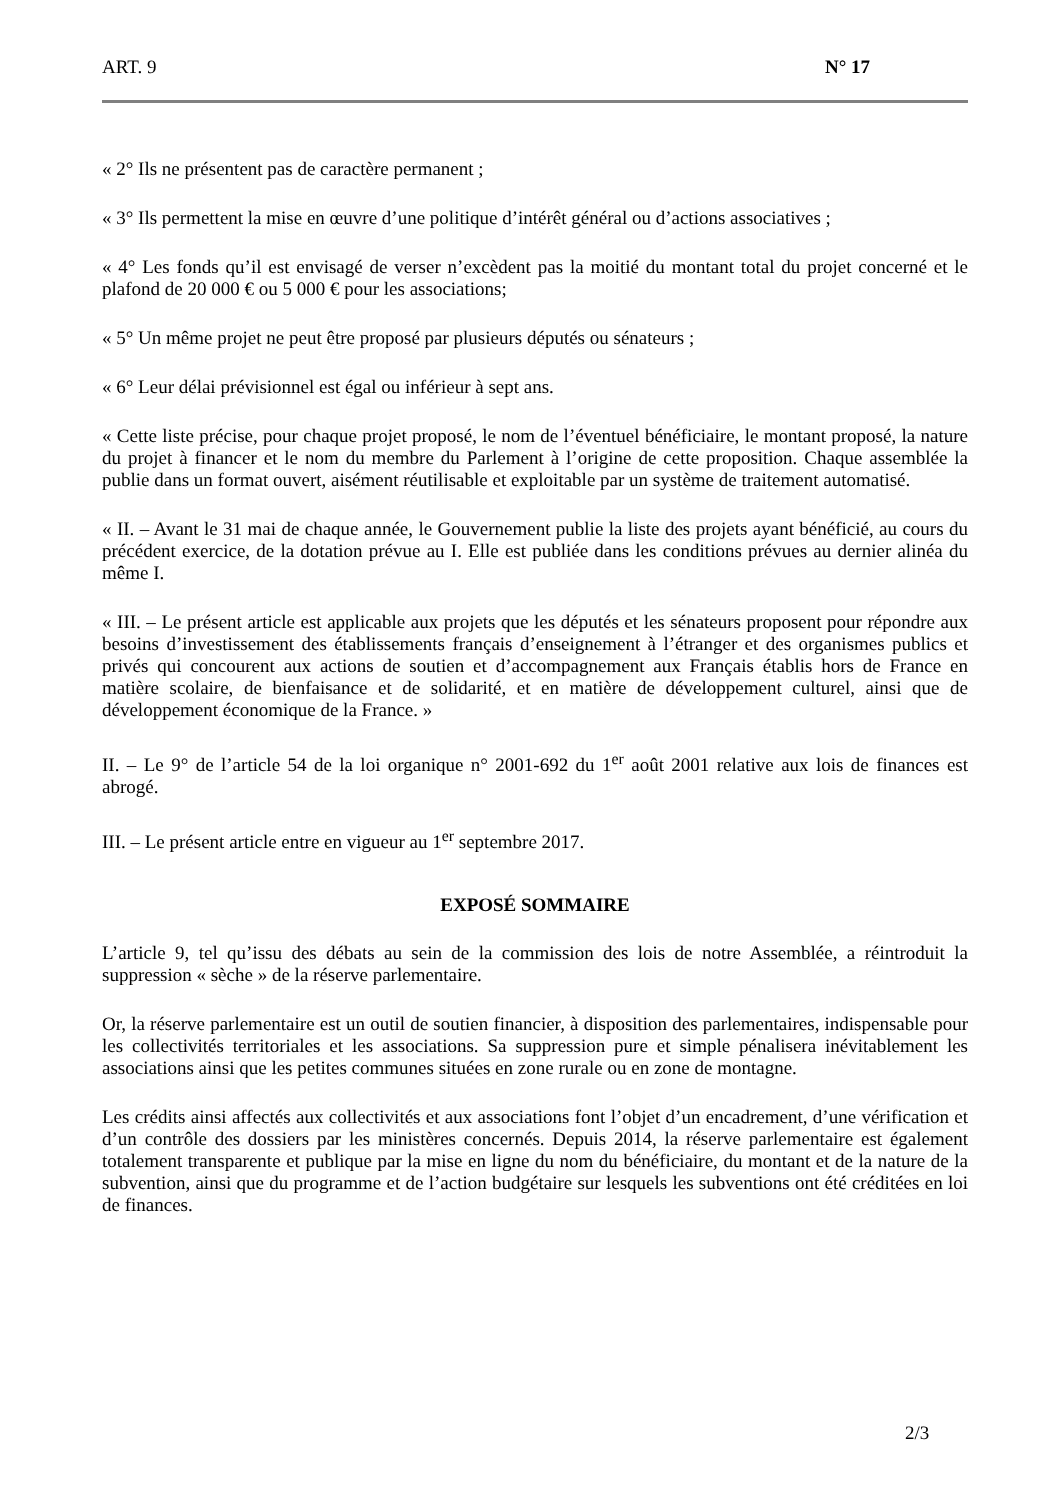ART. 9 N° 17
« 2° Ils ne présentent pas de caractère permanent ;
« 3° Ils permettent la mise en œuvre d’une politique d’intérêt général ou d’actions associatives ;
« 4° Les fonds qu’il est envisagé de verser n’excèdent pas la moitié du montant total du projet concerné et le plafond de 20 000 € ou 5 000 € pour les associations;
« 5° Un même projet ne peut être proposé par plusieurs députés ou sénateurs ;
« 6° Leur délai prévisionnel est égal ou inférieur à sept ans.
« Cette liste précise, pour chaque projet proposé, le nom de l’éventuel bénéficiaire, le montant proposé, la nature du projet à financer et le nom du membre du Parlement à l’origine de cette proposition. Chaque assemblée la publie dans un format ouvert, aisément réutilisable et exploitable par un système de traitement automatisé.
« II. – Avant le 31 mai de chaque année, le Gouvernement publie la liste des projets ayant bénéficié, au cours du précédent exercice, de la dotation prévue au I. Elle est publiée dans les conditions prévues au dernier alinéa du même I.
« III. – Le présent article est applicable aux projets que les députés et les sénateurs proposent pour répondre aux besoins d’investissement des établissements français d’enseignement à l’étranger et des organismes publics et privés qui concourent aux actions de soutien et d’accompagnement aux Français établis hors de France en matière scolaire, de bienfaisance et de solidarité, et en matière de développement culturel, ainsi que de développement économique de la France. »
II. – Le 9° de l’article 54 de la loi organique n° 2001-692 du 1<sup>er</sup> août 2001 relative aux lois de finances est abrogé.
III. – Le présent article entre en vigueur au 1<sup>er</sup> septembre 2017.
EXPOSÉ SOMMAIRE
L’article 9, tel qu’issu des débats au sein de la commission des lois de notre Assemblée, a réintroduit la suppression « sèche » de la réserve parlementaire.
Or, la réserve parlementaire est un outil de soutien financier, à disposition des parlementaires, indispensable pour les collectivités territoriales et les associations. Sa suppression pure et simple pénalisera inévitablement les associations ainsi que les petites communes situées en zone rurale ou en zone de montagne.
Les crédits ainsi affectés aux collectivités et aux associations font l’objet d’un encadrement, d’une vérification et d’un contrôle des dossiers par les ministères concernés. Depuis 2014, la réserve parlementaire est également totalement transparente et publique par la mise en ligne du nom du bénéficiaire, du montant et de la nature de la subvention, ainsi que du programme et de l’action budgétaire sur lesquels les subventions ont été créditées en loi de finances.
2/3